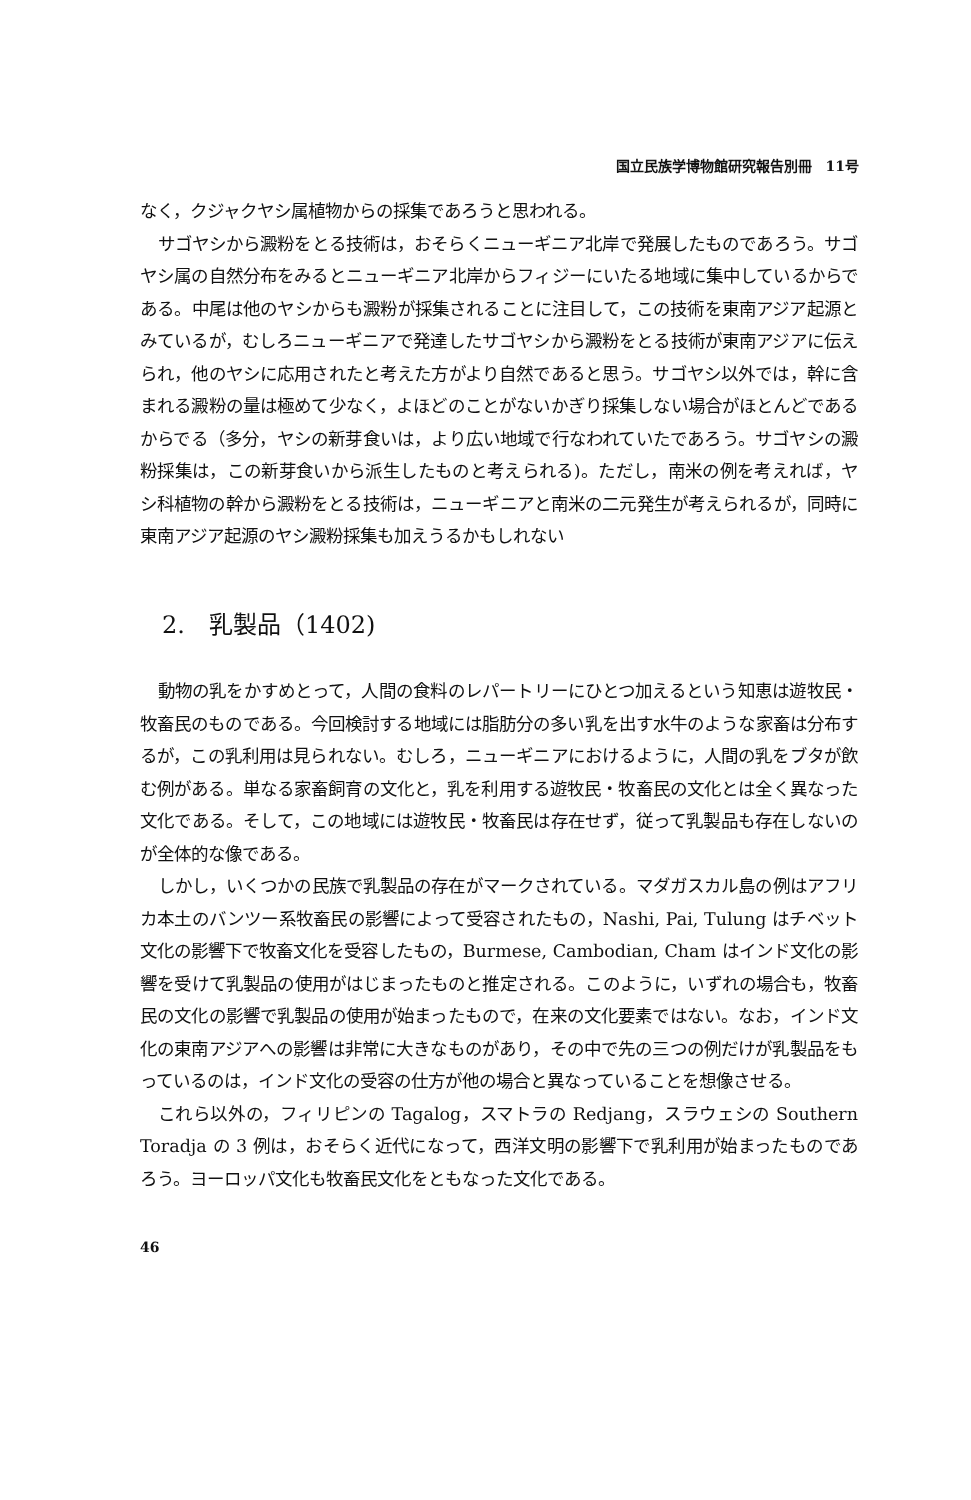国立民族学博物館研究報告別冊　11号
なく，クジャクヤシ属植物からの採集であろうと思われる。
サゴヤシから澱粉をとる技術は，おそらくニューギニア北岸で発展したものであろう。サゴヤシ属の自然分布をみるとニューギニア北岸からフィジーにいたる地域に集中しているからである。中尾は他のヤシからも澱粉が採集されることに注目して，この技術を東南アジア起源とみているが，むしろニューギニアで発達したサゴヤシから澱粉をとる技術が東南アジアに伝えられ，他のヤシに応用されたと考えた方がより自然であると思う。サゴヤシ以外では，幹に含まれる澱粉の量は極めて少なく，よほどのことがないかぎり採集しない場合がほとんどであるからでる（多分，ヤシの新芽食いは，より広い地域で行なわれていたであろう。サゴヤシの澱粉採集は，この新芽食いから派生したものと考えられる)。ただし，南米の例を考えれば，ヤシ科植物の幹から澱粉をとる技術は，ニューギニアと南米の二元発生が考えられるが，同時に東南アジア起源のヤシ澱粉採集も加えうるかもしれない
2.　乳製品（1402)
動物の乳をかすめとって，人間の食料のレパートリーにひとつ加えるという知恵は遊牧民・牧畜民のものである。今回検討する地域には脂肪分の多い乳を出す水牛のような家畜は分布するが，この乳利用は見られない。むしろ，ニューギニアにおけるように，人間の乳をブタが飲む例がある。単なる家畜飼育の文化と，乳を利用する遊牧民・牧畜民の文化とは全く異なった文化である。そして，この地域には遊牧民・牧畜民は存在せず，従って乳製品も存在しないのが全体的な像である。
しかし，いくつかの民族で乳製品の存在がマークされている。マダガスカル島の例はアフリカ本土のバンツー系牧畜民の影響によって受容されたもの，Nashi, Pai, Tulung はチベット文化の影響下で牧畜文化を受容したもの，Burmese, Cambodian, Cham はインド文化の影響を受けて乳製品の使用がはじまったものと推定される。このように，いずれの場合も，牧畜民の文化の影響で乳製品の使用が始まったもので，在来の文化要素ではない。なお，インド文化の東南アジアへの影響は非常に大きなものがあり，その中で先の三つの例だけが乳製品をもっているのは，インド文化の受容の仕方が他の場合と異なっていることを想像させる。
これら以外の，フィリピンの Tagalog，スマトラの Redjang，スラウェシの Southern Toradja の 3 例は，おそらく近代になって，西洋文明の影響下で乳利用が始まったものであろう。ヨーロッパ文化も牧畜民文化をともなった文化である。
46